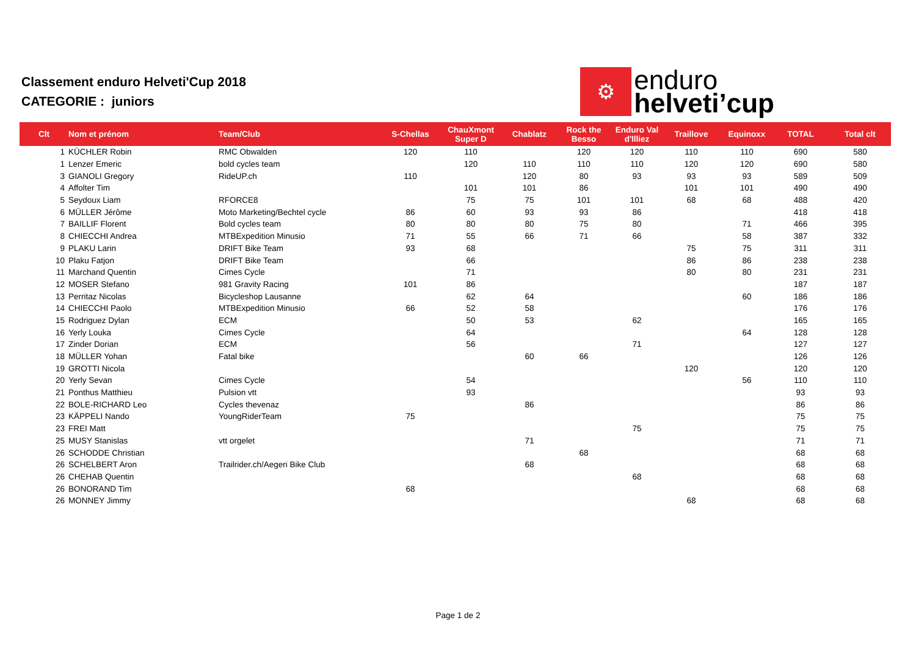Classement enduro Helveti'Cup 2018
CATEGORIE : juniors
⚙
enduro
helveti’cup
| Clt | Nom et prénom | Team/Club | S-Chellas | ChauXmont Super D | Chablatz | Rock the Besso | Enduro Val d'Illiez | Traillove | Equinoxx | TOTAL | Total clt |
| --- | --- | --- | --- | --- | --- | --- | --- | --- | --- | --- | --- |
| 1 | KÜCHLER Robin | RMC Obwalden | 120 | 110 | | 120 | 120 | 110 | 110 | 690 | 580 |
| 1 | Lenzer Emeric | bold cycles team | | 120 | 110 | 110 | 110 | 120 | 120 | 690 | 580 |
| 3 | GIANOLI Gregory | RideUP.ch | 110 | | 120 | 80 | 93 | 93 | 93 | 589 | 509 |
| 4 | Affolter Tim | | | 101 | 101 | 86 | | 101 | 101 | 490 | 490 |
| 5 | Seydoux Liam | RFORCE8 | | 75 | 75 | 101 | 101 | 68 | 68 | 488 | 420 |
| 6 | MÜLLER Jérôme | Moto Marketing/Bechtel cycle | 86 | 60 | 93 | 93 | 86 | | | 418 | 418 |
| 7 | BAILLIF Florent | Bold cycles team | 80 | 80 | 80 | 75 | 80 | | 71 | 466 | 395 |
| 8 | CHIECCHI Andrea | MTBExpedition Minusio | 71 | 55 | 66 | 71 | 66 | | 58 | 387 | 332 |
| 9 | PLAKU Larin | DRIFT Bike Team | 93 | 68 | | | | 75 | 75 | 311 | 311 |
| 10 | Plaku Fatjon | DRIFT Bike Team | | 66 | | | | 86 | 86 | 238 | 238 |
| 11 | Marchand Quentin | Cimes Cycle | | 71 | | | | 80 | 80 | 231 | 231 |
| 12 | MOSER Stefano | 981 Gravity Racing | 101 | 86 | | | | | | 187 | 187 |
| 13 | Perritaz Nicolas | Bicycleshop Lausanne | | 62 | 64 | | | | 60 | 186 | 186 |
| 14 | CHIECCHI Paolo | MTBExpedition Minusio | 66 | 52 | 58 | | | | | 176 | 176 |
| 15 | Rodriguez Dylan | ECM | | 50 | 53 | | 62 | | | 165 | 165 |
| 16 | Yerly Louka | Cimes Cycle | | 64 | | | | | 64 | 128 | 128 |
| 17 | Zinder Dorian | ECM | | 56 | | | 71 | | | 127 | 127 |
| 18 | MÜLLER Yohan | Fatal bike | | | 60 | 66 | | | | 126 | 126 |
| 19 | GROTTI Nicola | | | | | | | 120 | | 120 | 120 |
| 20 | Yerly Sevan | Cimes Cycle | | 54 | | | | | 56 | 110 | 110 |
| 21 | Ponthus Matthieu | Pulsion vtt | | 93 | | | | | | 93 | 93 |
| 22 | BOLE-RICHARD Leo | Cycles thevenaz | | | 86 | | | | | 86 | 86 |
| 23 | KÄPPELI Nando | YoungRiderTeam | 75 | | | | | | | 75 | 75 |
| 23 | FREI Matt | | | | | | 75 | | | 75 | 75 |
| 25 | MUSY Stanislas | vtt orgelet | | | 71 | | | | | 71 | 71 |
| 26 | SCHODDE Christian | | | | | 68 | | | | 68 | 68 |
| 26 | SCHELBERT Aron | Trailrider.ch/Aegeri Bike Club | | | 68 | | | | | 68 | 68 |
| 26 | CHEHAB Quentin | | | | | | 68 | | | 68 | 68 |
| 26 | BONORAND Tim | | 68 | | | | | | | 68 | 68 |
| 26 | MONNEY Jimmy | | | | | | | 68 | | 68 | 68 |
Page 1 de 2